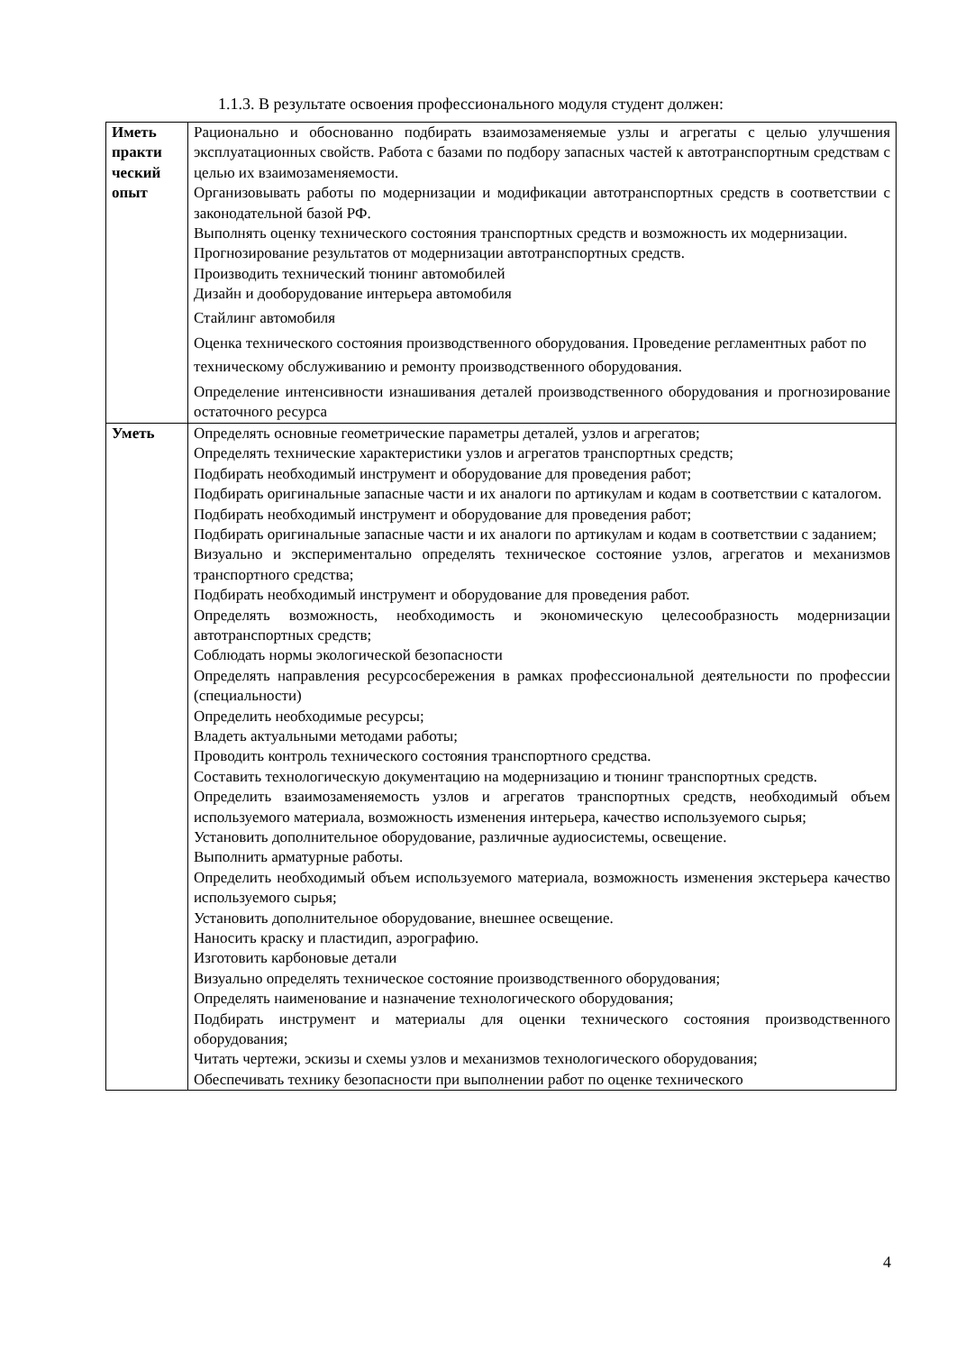1.1.3. В результате освоения профессионального модуля студент должен:
| Иметь практи ческий опыт | Рационально и обоснованно подбирать взаимозаменяемые узлы и агрегаты с целью улучшения эксплуатационных свойств. Работа с базами по подбору запасных частей к автотранспортным средствам с целью их взаимозаменяемости. Организовывать работы по модернизации и модификации автотранспортных средств в соответствии с законодательной базой РФ. Выполнять оценку технического состояния транспортных средств и возможность их модернизации. Прогнозирование результатов от модернизации автотранспортных средств. Производить технический тюнинг автомобилей Дизайн и дооборудование интерьера автомобиля Стайлинг автомобиля Оценка технического состояния производственного оборудования. Проведение регламентных работ по техническому обслуживанию и ремонту производственного оборудования. Определение интенсивности изнашивания деталей производственного оборудования и прогнозирование остаточного ресурса |
| Уметь | Определять основные геометрические параметры деталей, узлов и агрегатов; Определять технические характеристики узлов и агрегатов транспортных средств; Подбирать необходимый инструмент и оборудование для проведения работ; Подбирать оригинальные запасные части и их аналоги по артикулам и кодам в соответствии с каталогом. Подбирать необходимый инструмент и оборудование для проведения работ; Подбирать оригинальные запасные части и их аналоги по артикулам и кодам в соответствии с заданием; Визуально и экспериментально определять техническое состояние узлов, агрегатов и механизмов транспортного средства; Подбирать необходимый инструмент и оборудование для проведения работ. Определять возможность, необходимость и экономическую целесообразность модернизации автотранспортных средств; Соблюдать нормы экологической безопасности Определять направления ресурсосбережения в рамках профессиональной деятельности по профессии (специальности) Определить необходимые ресурсы; Владеть актуальными методами работы; Проводить контроль технического состояния транспортного средства. Составить технологическую документацию на модернизацию и тюнинг транспортных средств. Определить взаимозаменяемость узлов и агрегатов транспортных средств, необходимый объем используемого материала, возможность изменения интерьера, качество используемого сырья; Установить дополнительное оборудование, различные аудиосистемы, освещение. Выполнить арматурные работы. Определить необходимый объем используемого материала, возможность изменения экстерьера качество используемого сырья; Установить дополнительное оборудование, внешнее освещение. Наносить краску и пластидип, аэрографию. Изготовить карбоновые детали Визуально определять техническое состояние производственного оборудования; Определять наименование и назначение технологического оборудования; Подбирать инструмент и материалы для оценки технического состояния производственного оборудования; Читать чертежи, эскизы и схемы узлов и механизмов технологического оборудования; Обеспечивать технику безопасности при выполнении работ по оценке технического |
4